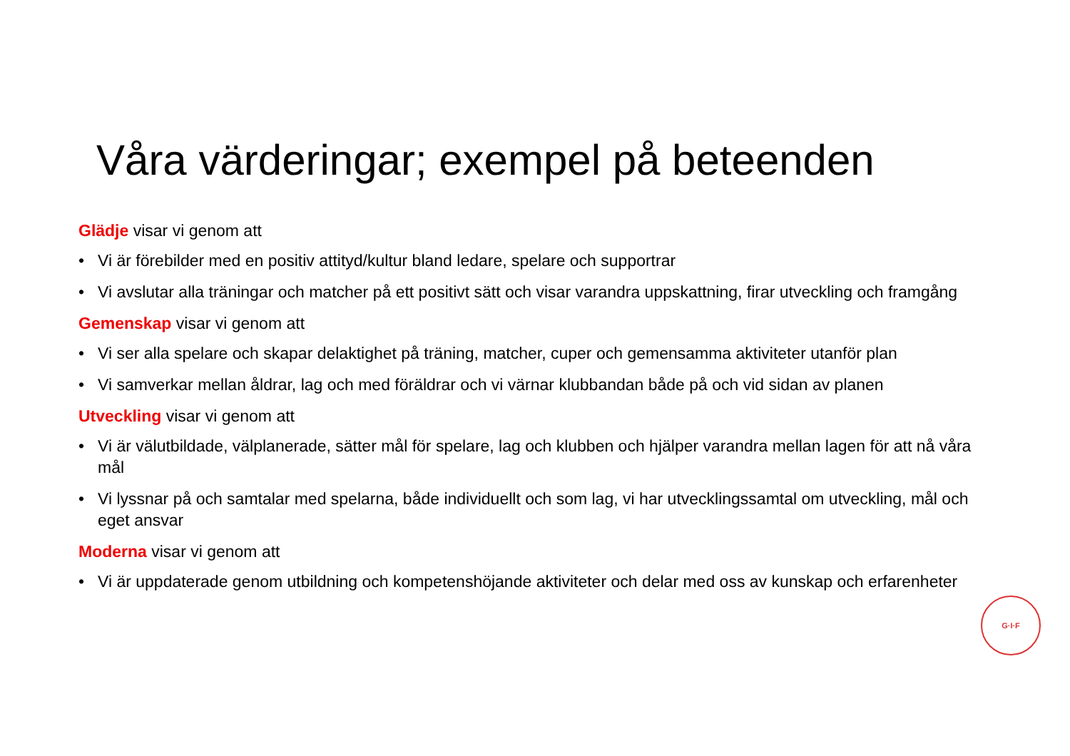Våra värderingar; exempel på beteenden
Glädje visar vi genom att
• Vi är förebilder med en positiv attityd/kultur bland ledare, spelare och supportrar
• Vi avslutar alla träningar och matcher på ett positivt sätt och visar varandra uppskattning, firar utveckling och framgång
Gemenskap visar vi genom att
• Vi ser alla spelare och skapar delaktighet på träning, matcher, cuper och gemensamma aktiviteter utanför plan
• Vi samverkar mellan åldrar, lag och med föräldrar och vi värnar klubbandan både på och vid sidan av planen
Utveckling visar vi genom att
• Vi är välutbildade, välplanerade, sätter mål för spelare, lag och klubben och hjälper varandra mellan lagen för att nå våra mål
• Vi lyssnar på och samtalar med spelarna, både individuellt och som lag, vi har utvecklingssamtal om utveckling, mål och eget ansvar
Moderna visar vi genom att
• Vi är uppdaterade genom utbildning och kompetenshöjande aktiviteter och delar med oss av kunskap och erfarenheter
G·I·F